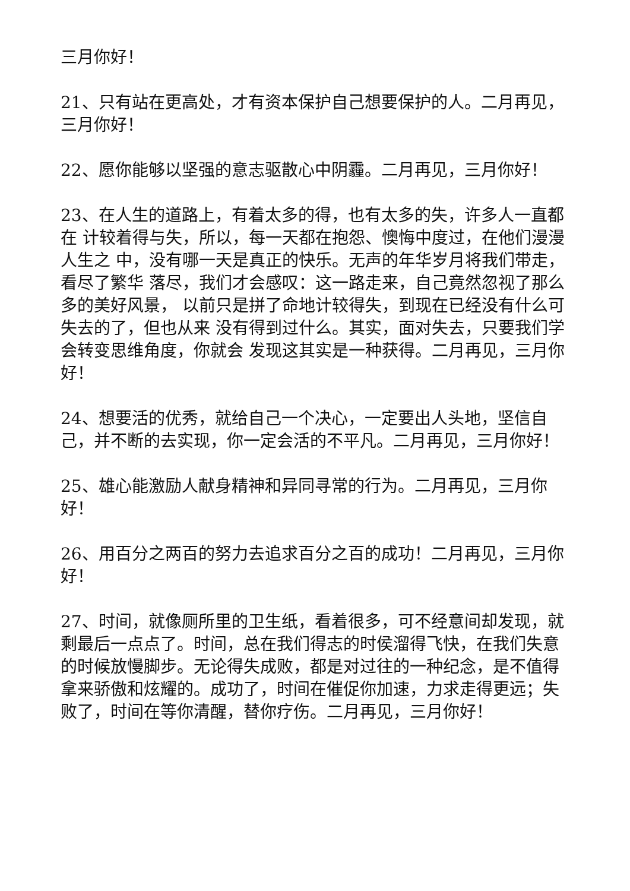三月你好！
21、只有站在更高处，才有资本保护自己想要保护的人。二月再见，三月你好！
22、愿你能够以坚强的意志驱散心中阴霾。二月再见，三月你好！
23、在人生的道路上，有着太多的得，也有太多的失，许多人一直都在 计较着得与失，所以，每一天都在抱怨、懊悔中度过，在他们漫漫人生之 中，没有哪一天是真正的快乐。无声的年华岁月将我们带走，看尽了繁华 落尽，我们才会感叹：这一路走来，自己竟然忽视了那么多的美好风景， 以前只是拼了命地计较得失，到现在已经没有什么可失去的了，但也从来 没有得到过什么。其实，面对失去，只要我们学会转变思维角度，你就会 发现这其实是一种获得。二月再见，三月你好！
24、想要活的优秀，就给自己一个决心，一定要出人头地，坚信自己，并不断的去实现，你一定会活的不平凡。二月再见，三月你好！
25、雄心能激励人献身精神和异同寻常的行为。二月再见，三月你好！
26、用百分之两百的努力去追求百分之百的成功！二月再见，三月你好！
27、时间，就像厕所里的卫生纸，看着很多，可不经意间却发现，就剩最后一点点了。时间，总在我们得志的时侯溜得飞快，在我们失意的时候放慢脚步。无论得失成败，都是对过往的一种纪念，是不值得拿来骄傲和炫耀的。成功了，时间在催促你加速，力求走得更远；失败了，时间在等你清醒，替你疗伤。二月再见，三月你好！